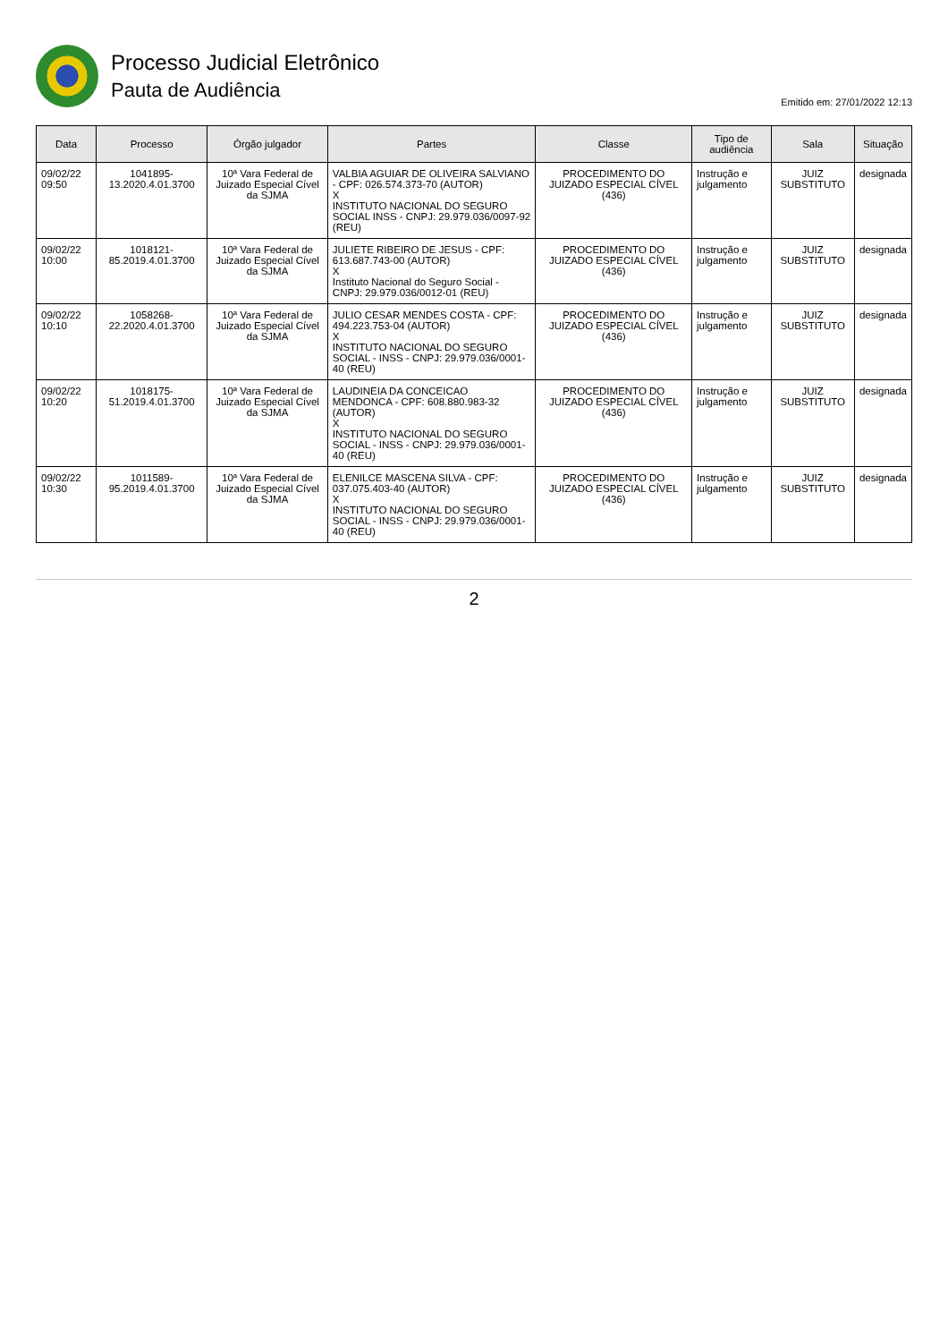Processo Judicial Eletrônico
Pauta de Audiência
Emitido em: 27/01/2022 12:13
| Data | Processo | Órgão julgador | Partes | Classe | Tipo de audiência | Sala | Situação |
| --- | --- | --- | --- | --- | --- | --- | --- |
| 09/02/22 09:50 | 1041895-13.2020.4.01.3700 | 10ª Vara Federal de Juizado Especial Cível da SJMA | VALBIA AGUIAR DE OLIVEIRA SALVIANO - CPF: 026.574.373-70 (AUTOR) X INSTITUTO NACIONAL DO SEGURO SOCIAL INSS - CNPJ: 29.979.036/0097-92 (REU) | PROCEDIMENTO DO JUIZADO ESPECIAL CÍVEL (436) | Instrução e julgamento | JUIZ SUBSTITUTO | designada |
| 09/02/22 10:00 | 1018121-85.2019.4.01.3700 | 10ª Vara Federal de Juizado Especial Cível da SJMA | JULIETE RIBEIRO DE JESUS - CPF: 613.687.743-00 (AUTOR) X Instituto Nacional do Seguro Social - CNPJ: 29.979.036/0012-01 (REU) | PROCEDIMENTO DO JUIZADO ESPECIAL CÍVEL (436) | Instrução e julgamento | JUIZ SUBSTITUTO | designada |
| 09/02/22 10:10 | 1058268-22.2020.4.01.3700 | 10ª Vara Federal de Juizado Especial Cível da SJMA | JULIO CESAR MENDES COSTA - CPF: 494.223.753-04 (AUTOR) X INSTITUTO NACIONAL DO SEGURO SOCIAL - INSS - CNPJ: 29.979.036/0001-40 (REU) | PROCEDIMENTO DO JUIZADO ESPECIAL CÍVEL (436) | Instrução e julgamento | JUIZ SUBSTITUTO | designada |
| 09/02/22 10:20 | 1018175-51.2019.4.01.3700 | 10ª Vara Federal de Juizado Especial Cível da SJMA | LAUDINEIA DA CONCEICAO MENDONCA - CPF: 608.880.983-32 (AUTOR) X INSTITUTO NACIONAL DO SEGURO SOCIAL - INSS - CNPJ: 29.979.036/0001-40 (REU) | PROCEDIMENTO DO JUIZADO ESPECIAL CÍVEL (436) | Instrução e julgamento | JUIZ SUBSTITUTO | designada |
| 09/02/22 10:30 | 1011589-95.2019.4.01.3700 | 10ª Vara Federal de Juizado Especial Cível da SJMA | ELENILCE MASCENA SILVA - CPF: 037.075.403-40 (AUTOR) X INSTITUTO NACIONAL DO SEGURO SOCIAL - INSS - CNPJ: 29.979.036/0001-40 (REU) | PROCEDIMENTO DO JUIZADO ESPECIAL CÍVEL (436) | Instrução e julgamento | JUIZ SUBSTITUTO | designada |
2